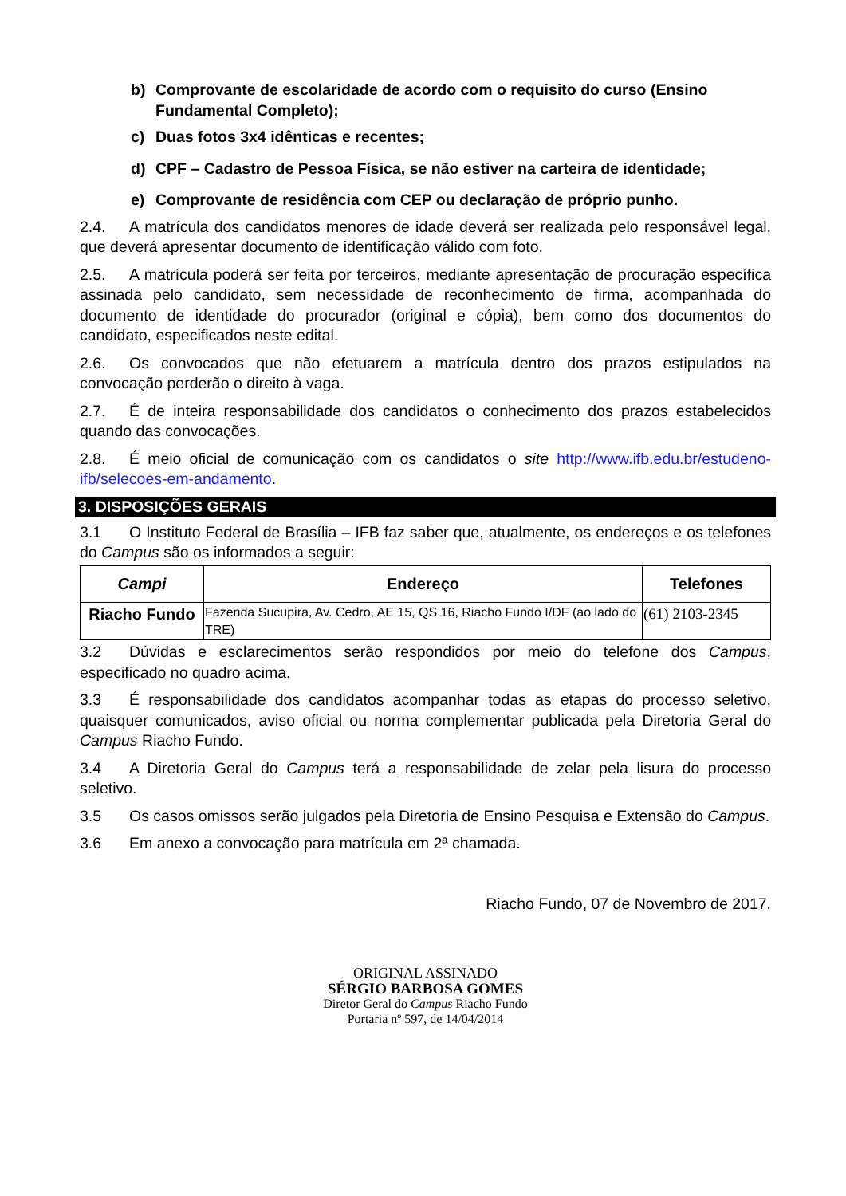b) Comprovante de escolaridade de acordo com o requisito do curso (Ensino Fundamental Completo);
c) Duas fotos 3x4 idênticas e recentes;
d) CPF – Cadastro de Pessoa Física, se não estiver na carteira de identidade;
e) Comprovante de residência com CEP ou declaração de próprio punho.
2.4. A matrícula dos candidatos menores de idade deverá ser realizada pelo responsável legal, que deverá apresentar documento de identificação válido com foto.
2.5. A matrícula poderá ser feita por terceiros, mediante apresentação de procuração específica assinada pelo candidato, sem necessidade de reconhecimento de firma, acompanhada do documento de identidade do procurador (original e cópia), bem como dos documentos do candidato, especificados neste edital.
2.6. Os convocados que não efetuarem a matrícula dentro dos prazos estipulados na convocação perderão o direito à vaga.
2.7. É de inteira responsabilidade dos candidatos o conhecimento dos prazos estabelecidos quando das convocações.
2.8. É meio oficial de comunicação com os candidatos o site http://www.ifb.edu.br/estudeno-ifb/selecoes-em-andamento.
3. DISPOSIÇÕES GERAIS
3.1 O Instituto Federal de Brasília – IFB faz saber que, atualmente, os endereços e os telefones do Campus são os informados a seguir:
| Campi | Endereço | Telefones |
| --- | --- | --- |
| Riacho Fundo | Fazenda Sucupira, Av. Cedro, AE 15, QS 16, Riacho Fundo I/DF (ao lado do TRE) | (61) 2103-2345 |
3.2 Dúvidas e esclarecimentos serão respondidos por meio do telefone dos Campus, especificado no quadro acima.
3.3 É responsabilidade dos candidatos acompanhar todas as etapas do processo seletivo, quaisquer comunicados, aviso oficial ou norma complementar publicada pela Diretoria Geral do Campus Riacho Fundo.
3.4 A Diretoria Geral do Campus terá a responsabilidade de zelar pela lisura do processo seletivo.
3.5 Os casos omissos serão julgados pela Diretoria de Ensino Pesquisa e Extensão do Campus.
3.6 Em anexo a convocação para matrícula em 2ª chamada.
Riacho Fundo, 07 de Novembro de 2017.
ORIGINAL ASSINADO
SÉRGIO BARBOSA GOMES
Diretor Geral do Campus Riacho Fundo
Portaria nº 597, de 14/04/2014